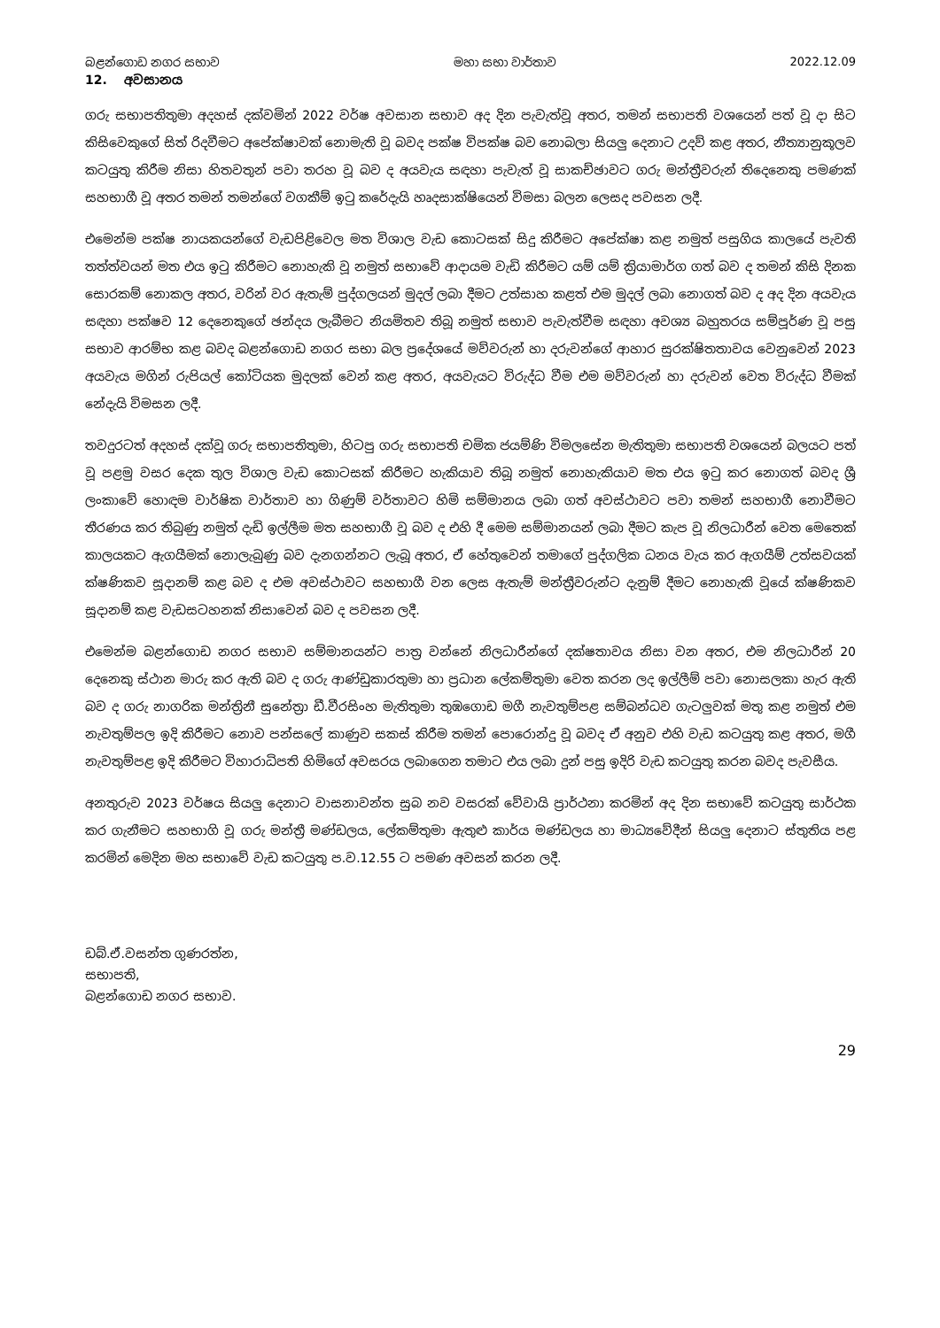බළන්ගොඩ නගර සභාව මහා සභා වාර්තාව 2022.12.09
12. අවසානය
ගරු සභාපතිතුමා අදහස් දක්වමින් 2022 වර්ෂ අවසාන සභාව අද දින පැවැත්වූ අතර, තමන් සභාපති වශයෙන් පත් වූ දා සිට කිසිවෙකුගේ සිත් රිදවීමට අපේක්ෂාවක් නොමැති වූ බවද පක්ෂ විපක්ෂ බව නොබලා සියලු දෙනාට උදව් කළ අතර, නීත්‍යානුකූලව කටයුතු කිරීම නිසා හිතවතුන් පවා තරහ වූ බව ද අයවැය සඳහා පැවැත් වූ සාකච්ඡාවට ගරු මන්ත්‍රීවරුන් තිදෙනෙකු පමණක් සහභාගී වූ අතර තමන් තමන්ගේ වගකීම් ඉටු කරේදැයි හෘදසාක්ෂියෙන් විමසා බලන ලෙසද පවසන ලදී.
එමෙන්ම පක්ෂ නායකයන්ගේ වැඩපිළිවෙල මත විශාල වැඩ කොටසක් සිදු කිරීමට අපේක්ෂා කළ නමුත් පසුගිය කාලයේ පැවති තත්ත්වයන් මත එය ඉටු කිරීමට නොහැකි වූ නමුත් සභාවේ ආදායම වැඩි කිරීමට යම් යම් ක්‍රියාමාර්ග ගත් බව ද තමන් කිසි දිනක සොරකම් නොකල අතර, වරින් වර ඇතැම් පුද්ගලයන් මුදල් ලබා දීමට උත්සාහ කළත් එම මුදල් ලබා නොගත් බව ද අද දින අයවැය සඳහා පක්ෂව 12 දෙනෙකුගේ ඡන්දය ලැබීමට නියමිතව තිබූ නමුත් සභාව පැවැත්වීම සඳහා අවශ්‍ය බහුතරය සම්පූර්ණ වූ පසු සභාව ආරම්භ කළ බවද බළන්ගොඩ නගර සභා බල ප්‍රදේශයේ මව්වරුන් හා දරුවන්ගේ ආහාර සුරක්ෂිතතාවය වෙනුවෙන් 2023 අයවැය මගින් රුපියල් කෝටියක මුදලක් වෙන් කළ අතර, අයවැයට විරුද්ධ වීම එම මව්වරුන් හා දරුවන් වෙත විරුද්ධ වීමක් නේදැයි විමසන ලදී.
තවදුරටත් අදහස් දක්වූ ගරු සභාපතිතුමා, හිටපු ගරු සභාපති චමික ජයම්ණි විමලසේන මැතිතුමා සභාපති වශයෙන් බලයට පත් වූ පළමු වසර දෙක තුල විශාල වැඩ කොටසක් කිරීමට හැකියාව තිබූ නමුත් නොහැකියාව මත එය ඉටු කර නොගත් බවද ශ්‍රී ලංකාවේ හොඳම වාර්ෂික වාර්තාව හා ගිණුම් වර්තාවට හිමි සම්මානය ලබා ගත් අවස්ථාවට පවා තමන් සහභාගී නොවීමට තීරණය කර තිබුණු නමුත් දැඩි ඉල්ලීම මත සහභාගී වූ බව ද එහි දී මෙම සම්මානයන් ලබා දීමට කැප වූ නිලධාරීන් වෙත මෙතෙක් කාලයකට ඇගයීමක් නොලැබුණු බව දැනගන්නට ලැබූ අතර, ඒ හේතුවෙන් තමාගේ පුද්ගලික ධනය වැය කර ඇගයීම් උත්සවයක් ක්ෂණිකව සූදානම් කළ බව ද එම අවස්ථාවට සහභාගී වන ලෙස ඇතැම් මන්ත්‍රීවරුන්ට දැනුම් දීමට නොහැකි වූයේ ක්ෂණිකව සූදානම් කළ වැඩසටහනක් නිසාවෙන් බව ද පවසන ලදී.
එමෙන්ම බළන්ගොඩ නගර සභාව සම්මානයන්ට පාත්‍ර වන්නේ නිලධාරීන්ගේ දක්ෂතාවය නිසා වන අතර, එම නිලධාරීන් 20 දෙනෙකු ස්ථාන මාරු කර ඇති බව ද ගරු ආණ්ඩුකාරතුමා හා ප්‍රධාන ලේකම්තුමා වෙත කරන ලද ඉල්ලීම් පවා නොසලකා හැර ඇති බව ද ගරු නාගරික මන්ත්‍රිනී සුනේත්‍රා ඩී.වීරසිංහ මැතිතුමා තුඹගොඩ මගී නැවතුම්පළ සම්බන්ධව ගැටලුවක් මතු කළ නමුත් එම නැවතුම්පල ඉදි කිරීමට නොව පන්සලේ කාණුව සකස් කිරීම තමන් පොරොන්දු වූ බවද ඒ අනුව එහි වැඩ කටයුතු කළ අතර, මගී නැවතුම්පළ ඉදි කිරීමට විහාරාධිපති හිමිගේ අවසරය ලබාගෙන තමාට එය ලබා දුන් පසු ඉදිරි වැඩ කටයුතු කරන බවද පැවසීය.
අනතුරුව 2023 වර්ෂය සියලු දෙනාට වාසනාවන්ත සුබ නව වසරක් වේවායි ප්‍රාර්ථනා කරමින් අද දින සභාවේ කටයුතු සාර්ථක කර ගැනීමට සහභාගි වූ ගරු මන්ත්‍රී මණ්ඩලය, ලේකම්තුමා ඇතුළු කාර්ය මණ්ඩලය හා මාධ්‍යවේදීන් සියලු දෙනාට ස්තුතිය පළ කරමින් මෙදින මහ සභාවේ වැඩ කටයුතු ප.ව.12.55 ට පමණ අවසන් කරන ලදී.
ඩබ්.ඒ.වසන්ත ගුණරත්න,
සභාපති,
බළන්ගොඩ නගර සභාව.
29